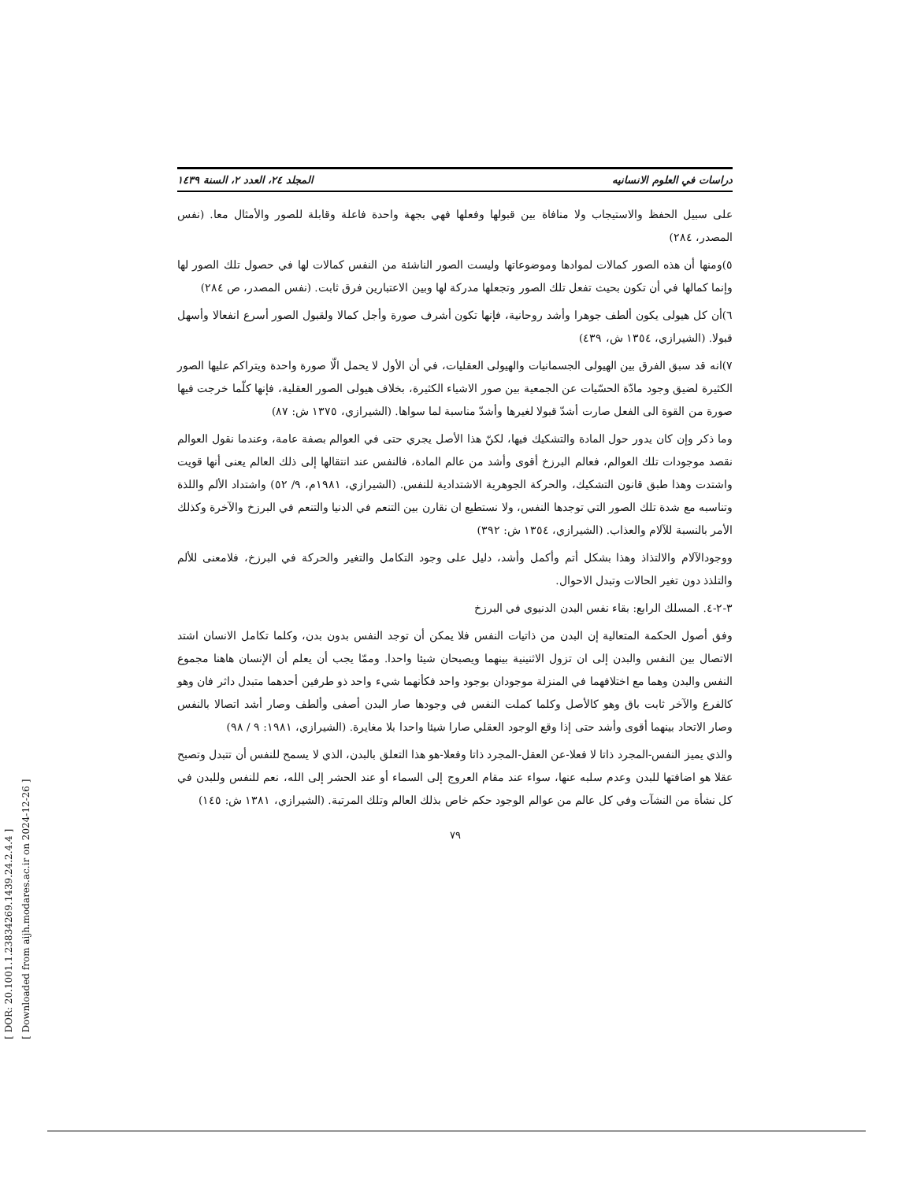[ DOR: 20.1001.1.23834269.1439.24.2.4.4 ]
[ Downloaded from aijh.modares.ac.ir on 2024-12-26 ]
دراسات في العلوم الانسانيه المجلد ٢٤، العدد ٢، السنة ١٤٣٩
على سبيل الحفظ والاستيجاب ولا منافاة بين قبولها وفعلها فهي بجهة واحدة فاعلة وقابلة للصور والأمثال معا. (نفس المصدر، ٢٨٤)
٥)ومنها أن هذه الصور كمالات لموادها وموضوعاتها وليست الصور الناشئة من النفس كمالات لها في حصول تلك الصور لها وإنما كمالها في أن تكون بحيث تفعل تلك الصور وتجعلها مدركة لها وبين الاعتبارين فرق ثابت. (نفس المصدر، ص ٢٨٤)
٦)أن كل هيولى يكون ألطف جوهرا وأشد روحانية، فإنها تكون أشرف صورة وأجل كمالا ولقبول الصور أسرع انفعالا وأسهل قبولا. (الشيرازي، ١٣٥٤ ش، ٤٣٩)
٧)انه قد سبق الفرق بين الهيولى الجسمانيات والهيولى العقليات، في أن الأول لا يحمل الّا صورة واحدة ويتراكم عليها الصور الكثيرة لضيق وجود مادّة الحسّيات عن الجمعية بين صور الاشياء الكثيرة، بخلاف هيولى الصور العقلية، فإنها كلّما خرجت فيها صورة من القوة الى الفعل صارت أشدّ قبولا لغيرها وأشدّ مناسبة لما سواها. (الشيرازي، ١٣٧٥ ش: ٨٧)
وما ذكر وإن كان يدور حول المادة والتشكيك فيها، لكنّ هذا الأصل يجري حتى في العوالم بصفة عامة، وعندما نقول العوالم نقصد موجودات تلك العوالم، فعالم البرزخ أقوى وأشد من عالم المادة، فالنفس عند انتقالها إلى ذلك العالم يعنى أنها قويت واشتدت وهذا طبق قانون التشكيك، والحركة الجوهرية الاشتدادية للنفس. (الشيرازي، ١٩٨١م، ٩/ ٥٢) واشتداد الألم واللذة وتناسبه مع شدة تلك الصور التي توجدها النفس، ولا نستطيع ان نقارن بين التنعم في الدنيا والتنعم في البرزخ والآخرة وكذلك الأمر بالنسبة للآلام والعذاب. (الشيرازي، ١٣٥٤ ش: ٣٩٢)
ووجودالآلام والالتذاذ وهذا بشكل أتم وأكمل وأشد، دليل على وجود التكامل والتغير والحركة في البرزخ، فلامعنى للألم والتلذذ دون تغير الحالات وتبدل الاحوال.
٣-٢-٤. المسلك الرابع: بقاء نفس البدن الدنيوي في البرزخ
وفق أصول الحكمة المتعالية إن البدن من ذاتيات النفس فلا يمكن أن توجد النفس بدون بدن، وكلما تكامل الانسان اشتد الاتصال بين النفس والبدن إلى ان تزول الاثنينية بينهما ويصبحان شيئا واحدا. وممّا يجب أن يعلم أن الإنسان هاهنا مجموع النفس والبدن وهما مع اختلافهما في المنزلة موجودان بوجود واحد فكأنهما شيء واحد ذو طرفين أحدهما متبدل داثر فان وهو كالفرع والآخر ثابت باق وهو كالأصل وكلما كملت النفس في وجودها صار البدن أصفى وألطف وصار أشد اتصالا بالنفس وصار الاتحاد بينهما أقوى وأشد حتى إذا وقع الوجود العقلي صارا شيئا واحدا بلا مغايرة. (الشيرازي، ١٩٨١: ٩ / ٩٨)
والذي يميز النفس-المجرد ذاتا لا فعلا-عن العقل-المجرد ذاتا وفعلا-هو هذا التعلق بالبدن، الذي لا يسمح للنفس أن تتبدل وتصبح عقلا هو اضافتها للبدن وعدم سلبه عنها، سواء عند مقام العروج إلى السماء أو عند الحشر إلى الله، نعم للنفس وللبدن في كل نشأة من النشآت وفي كل عالم من عوالم الوجود حكم خاص بذلك العالم وتلك المرتبة. (الشيرازي، ١٣٨١ ش: ١٤٥)
٧٩